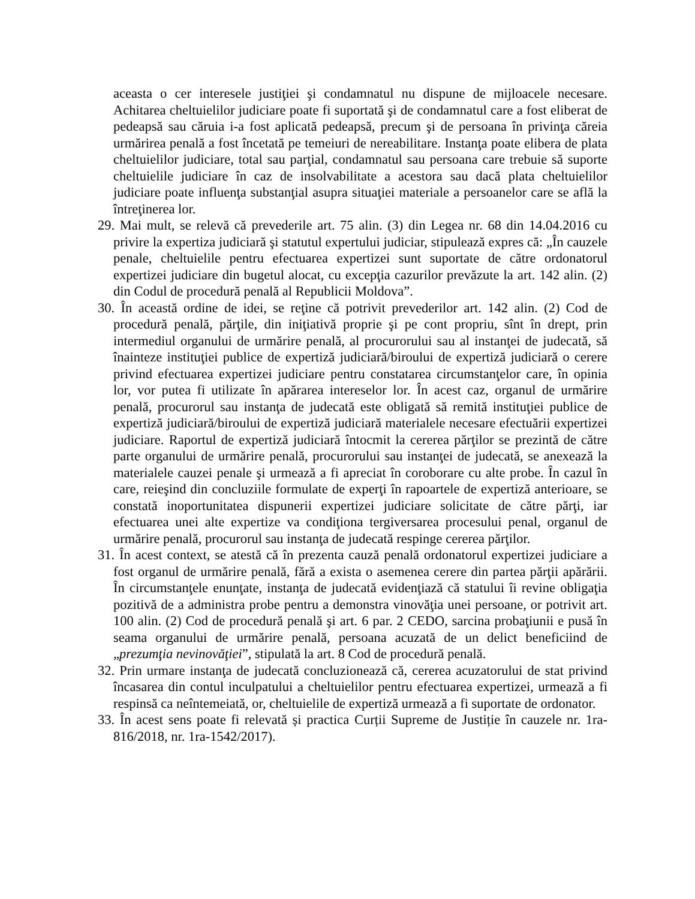aceasta o cer interesele justiţiei şi condamnatul nu dispune de mijloacele necesare. Achitarea cheltuielilor judiciare poate fi suportată şi de condamnatul care a fost eliberat de pedeapsă sau căruia i-a fost aplicată pedeapsă, precum şi de persoana în privinţa căreia urmărirea penală a fost încetată pe temeiuri de nereabilitare. Instanţa poate elibera de plata cheltuielilor judiciare, total sau parţial, condamnatul sau persoana care trebuie să suporte cheltuielile judiciare în caz de insolvabilitate a acestora sau dacă plata cheltuielilor judiciare poate influenţa substanţial asupra situaţiei materiale a persoanelor care se află la întreţinerea lor.
29. Mai mult, se relevă că prevederile art. 75 alin. (3) din Legea nr. 68 din 14.04.2016 cu privire la expertiza judiciară şi statutul expertului judiciar, stipulează expres că: „În cauzele penale, cheltuielile pentru efectuarea expertizei sunt suportate de către ordonatorul expertizei judiciare din bugetul alocat, cu excepţia cazurilor prevăzute la art. 142 alin. (2) din Codul de procedură penală al Republicii Moldova”.
30. În această ordine de idei, se reţine că potrivit prevederilor art. 142 alin. (2) Cod de procedură penală, părţile, din iniţiativă proprie şi pe cont propriu, sînt în drept, prin intermediul organului de urmărire penală, al procurorului sau al instanţei de judecată, să înainteze instituţiei publice de expertiză judiciară/biroului de expertiză judiciară o cerere privind efectuarea expertizei judiciare pentru constatarea circumstanţelor care, în opinia lor, vor putea fi utilizate în apărarea intereselor lor. În acest caz, organul de urmărire penală, procurorul sau instanţa de judecată este obligată să remită instituţiei publice de expertiză judiciară/biroului de expertiză judiciară materialele necesare efectuării expertizei judiciare. Raportul de expertiză judiciară întocmit la cererea părţilor se prezintă de către parte organului de urmărire penală, procurorului sau instanţei de judecată, se anexează la materialele cauzei penale şi urmează a fi apreciat în coroborare cu alte probe. În cazul în care, reieşind din concluziile formulate de experţi în rapoartele de expertiză anterioare, se constată inoportunitatea dispunerii expertizei judiciare solicitate de către părţi, iar efectuarea unei alte expertize va condiţiona tergiversarea procesului penal, organul de urmărire penală, procurorul sau instanţa de judecată respinge cererea părţilor.
31. În acest context, se atestă că în prezenta cauză penală ordonatorul expertizei judiciare a fost organul de urmărire penală, fără a exista o asemenea cerere din partea părţii apărării. În circumstanţele enunţate, instanţa de judecată evidenţiază că statului îi revine obligaţia pozitivă de a administra probe pentru a demonstra vinovăţia unei persoane, or potrivit art. 100 alin. (2) Cod de procedură penală şi art. 6 par. 2 CEDO, sarcina probaţiunii e pusă în seama organului de urmărire penală, persoana acuzată de un delict beneficiind de „prezumţia nevinovăţiei”, stipulată la art. 8 Cod de procedură penală.
32. Prin urmare instanţa de judecată concluzionează că, cererea acuzatorului de stat privind încasarea din contul inculpatului a cheltuielilor pentru efectuarea expertizei, urmează a fi respinsă ca neîntemeiată, or, cheltuielile de expertiză urmează a fi suportate de ordonator.
33. În acest sens poate fi relevată și practica Curții Supreme de Justiție în cauzele nr. 1ra-816/2018, nr. 1ra-1542/2017).